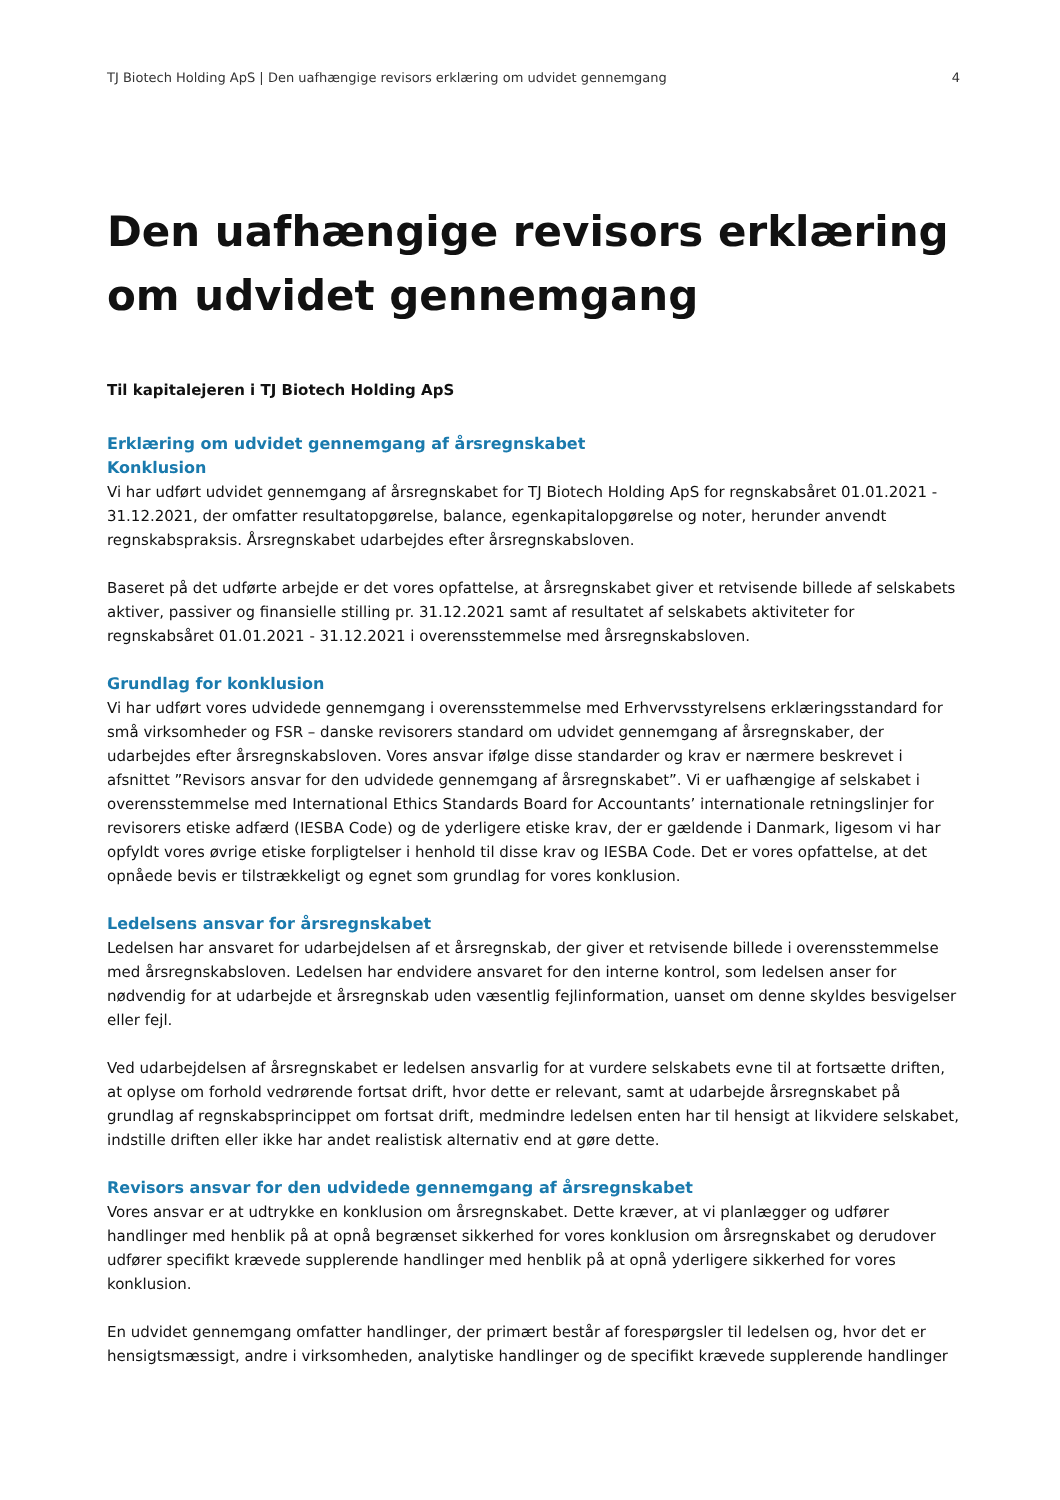TJ Biotech Holding ApS | Den uafhængige revisors erklæring om udvidet gennemgang 4
Den uafhængige revisors erklæring om udvidet gennemgang
Til kapitalejeren i TJ Biotech Holding ApS
Erklæring om udvidet gennemgang af årsregnskabet
Konklusion
Vi har udført udvidet gennemgang af årsregnskabet for TJ Biotech Holding ApS for regnskabsåret 01.01.2021 - 31.12.2021, der omfatter resultatopgørelse, balance, egenkapitalopgørelse og noter, herunder anvendt regnskabspraksis. Årsregnskabet udarbejdes efter årsregnskabsloven.
Baseret på det udførte arbejde er det vores opfattelse, at årsregnskabet giver et retvisende billede af selskabets aktiver, passiver og finansielle stilling pr. 31.12.2021 samt af resultatet af selskabets aktiviteter for regnskabsåret 01.01.2021 - 31.12.2021 i overensstemmelse med årsregnskabsloven.
Grundlag for konklusion
Vi har udført vores udvidede gennemgang i overensstemmelse med Erhvervsstyrelsens erklæringsstandard for små virksomheder og FSR – danske revisorers standard om udvidet gennemgang af årsregnskaber, der udarbejdes efter årsregnskabsloven. Vores ansvar ifølge disse standarder og krav er nærmere beskrevet i afsnittet ”Revisors ansvar for den udvidede gennemgang af årsregnskabet”. Vi er uafhængige af selskabet i overensstemmelse med International Ethics Standards Board for Accountants’ internationale retningslinjer for revisorers etiske adfærd (IESBA Code) og de yderligere etiske krav, der er gældende i Danmark, ligesom vi har opfyldt vores øvrige etiske forpligtelser i henhold til disse krav og IESBA Code. Det er vores opfattelse, at det opnåede bevis er tilstrækkeligt og egnet som grundlag for vores konklusion.
Ledelsens ansvar for årsregnskabet
Ledelsen har ansvaret for udarbejdelsen af et årsregnskab, der giver et retvisende billede i overensstemmelse med årsregnskabsloven. Ledelsen har endvidere ansvaret for den interne kontrol, som ledelsen anser for nødvendig for at udarbejde et årsregnskab uden væsentlig fejlinformation, uanset om denne skyldes besvigelser eller fejl.
Ved udarbejdelsen af årsregnskabet er ledelsen ansvarlig for at vurdere selskabets evne til at fortsætte driften, at oplyse om forhold vedrørende fortsat drift, hvor dette er relevant, samt at udarbejde årsregnskabet på grundlag af regnskabsprincippet om fortsat drift, medmindre ledelsen enten har til hensigt at likvidere selskabet, indstille driften eller ikke har andet realistisk alternativ end at gøre dette.
Revisors ansvar for den udvidede gennemgang af årsregnskabet
Vores ansvar er at udtrykke en konklusion om årsregnskabet. Dette kræver, at vi planlægger og udfører handlinger med henblik på at opnå begrænset sikkerhed for vores konklusion om årsregnskabet og derudover udfører specifikt krævede supplerende handlinger med henblik på at opnå yderligere sikkerhed for vores konklusion.
En udvidet gennemgang omfatter handlinger, der primært består af forespørgsler til ledelsen og, hvor det er hensigtsmæssigt, andre i virksomheden, analytiske handlinger og de specifikt krævede supplerende handlinger